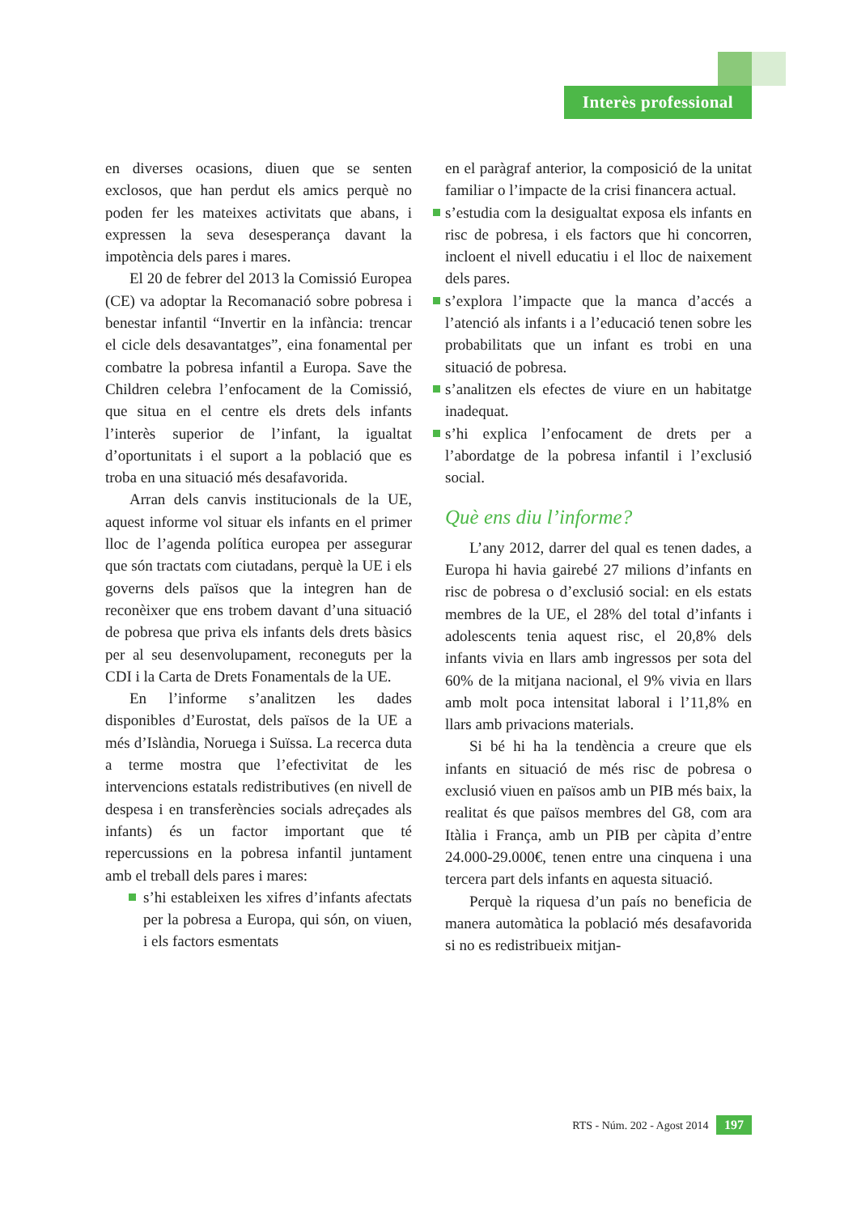Interès professional
en diverses ocasions, diuen que se senten exclosos, que han perdut els amics perquè no poden fer les mateixes activitats que abans, i expressen la seva desesperança davant la impotència dels pares i mares.
El 20 de febrer del 2013 la Comissió Europea (CE) va adoptar la Recomanació sobre pobresa i benestar infantil “Invertir en la infància: trencar el cicle dels desavantatges”, eina fonamental per combatre la pobresa infantil a Europa. Save the Children celebra l’enfocament de la Comissió, que situa en el centre els drets dels infants l’interès superior de l’infant, la igualtat d’oportunitats i el suport a la població que es troba en una situació més desafavorida.
Arran dels canvis institucionals de la UE, aquest informe vol situar els infants en el primer lloc de l’agenda política europea per assegurar que són tractats com ciutadans, perquè la UE i els governs dels països que la integren han de reconèixer que ens trobem davant d’una situació de pobresa que priva els infants dels drets bàsics per al seu desenvolupament, reconeguts per la CDI i la Carta de Drets Fonamentals de la UE.
En l’informe s’analitzen les dades disponibles d’Eurostat, dels països de la UE a més d’Islàndia, Noruega i Suïssa. La recerca duta a terme mostra que l’efectivitat de les intervencions estatals redistributives (en nivell de despesa i en transferències socials adreçades als infants) és un factor important que té repercussions en la pobresa infantil juntament amb el treball dels pares i mares:
s’hi estableixen les xifres d’infants afectats per la pobresa a Europa, qui són, on viuen, i els factors esmentats
en el paràgraf anterior, la composició de la unitat familiar o l’impacte de la crisi financera actual.
s’estudia com la desigualtat exposa els infants en risc de pobresa, i els factors que hi concorren, incloent el nivell educatiu i el lloc de naixement dels pares.
s’explora l’impacte que la manca d’accés a l’atenció als infants i a l’educació tenen sobre les probabilitats que un infant es trobi en una situació de pobresa.
s’analitzen els efectes de viure en un habitatge inadequat.
s’hi explica l’enfocament de drets per a l’abordatge de la pobresa infantil i l’exclusió social.
Què ens diu l’informe?
L’any 2012, darrer del qual es tenen dades, a Europa hi havia gairebé 27 milions d’infants en risc de pobresa o d’exclusió social: en els estats membres de la UE, el 28% del total d’infants i adolescents tenia aquest risc, el 20,8% dels infants vivia en llars amb ingressos per sota del 60% de la mitjana nacional, el 9% vivia en llars amb molt poca intensitat laboral i l’11,8% en llars amb privacions materials.
Si bé hi ha la tendència a creure que els infants en situació de més risc de pobresa o exclusió viuen en països amb un PIB més baix, la realitat és que països membres del G8, com ara Itàlia i França, amb un PIB per càpita d’entre 24.000-29.000€, tenen entre una cinquena i una tercera part dels infants en aquesta situació.
Perquè la riquesa d’un país no beneficia de manera automàtica la població més desafavorida si no es redistribueix mitjan-
RTS - Núm. 202 - Agost 2014 197